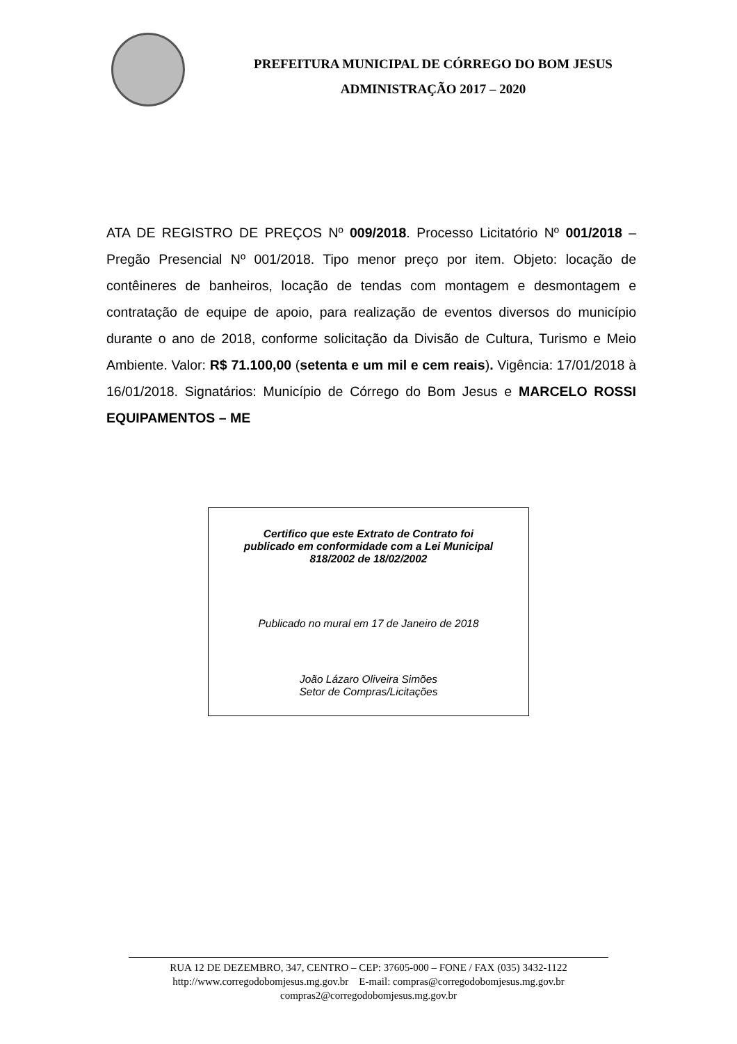PREFEITURA MUNICIPAL DE CÓRREGO DO BOM JESUS
ADMINISTRAÇÃO 2017 – 2020
ATA DE REGISTRO DE PREÇOS Nº 009/2018. Processo Licitatório Nº 001/2018 – Pregão Presencial Nº 001/2018. Tipo menor preço por item. Objeto: locação de contêineres de banheiros, locação de tendas com montagem e desmontagem e contratação de equipe de apoio, para realização de eventos diversos do município durante o ano de 2018, conforme solicitação da Divisão de Cultura, Turismo e Meio Ambiente. Valor: R$ 71.100,00 (setenta e um mil e cem reais). Vigência: 17/01/2018 à 16/01/2018. Signatários: Município de Córrego do Bom Jesus e MARCELO ROSSI EQUIPAMENTOS – ME
Certifico que este Extrato de Contrato foi
publicado em conformidade com a Lei Municipal
818/2002 de 18/02/2002
Publicado no mural em 17 de Janeiro de 2018
João Lázaro Oliveira Simões
Setor de Compras/Licitações
RUA 12 DE DEZEMBRO, 347, CENTRO – CEP: 37605-000 – FONE / FAX (035) 3432-1122
http://www.corregodobomjesus.mg.gov.br E-mail: compras@corregodobomjesus.mg.gov.br
compras2@corregodobomjesus.mg.gov.br